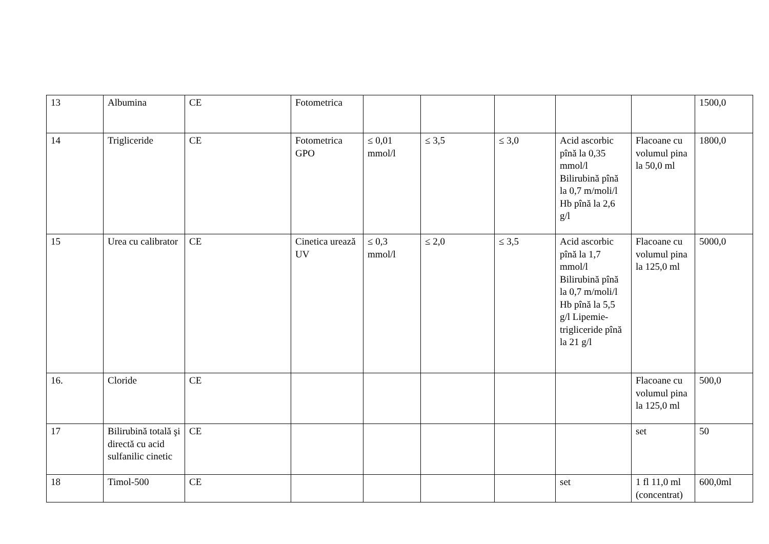| 13 | Albumina | CE | Fotometrica | | | | | | 1500,0 |
| 14 | Trigliceride | CE | Fotometrica GPO | ≤ 0,01 mmol/l | ≤ 3,5 | ≤ 3,0 | Acid ascorbic pînă la 0,35 mmol/l Bilirubină pînă la 0,7 m/moli/l Hb pînă la 2,6 g/l | Flacoane cu volumul pina la 50,0 ml | 1800,0 |
| 15 | Urea cu calibrator | CE | Cinetica urează UV | ≤ 0,3 mmol/l | ≤ 2,0 | ≤ 3,5 | Acid ascorbic pînă la 1,7 mmol/l Bilirubină pînă la 0,7 m/moli/l Hb pînă la 5,5 g/l Lipemie-trigliceride pînă la 21 g/l | Flacoane cu volumul pina la 125,0 ml | 5000,0 |
| 16. | Cloride | CE | | | | | | Flacoane cu volumul pina la 125,0 ml | 500,0 |
| 17 | Bilirubină totală şi directă cu acid sulfanilic cinetic | CE | | | | | | set | 50 |
| 18 | Timol-500 | CE | | | | | set | 1 fl 11,0 ml (concentrat) | 600,0ml |